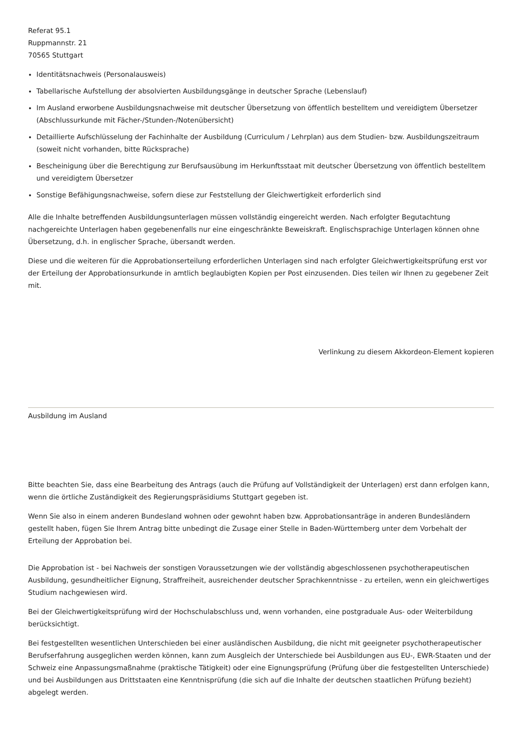Referat 95.1
Ruppmannstr. 21
70565 Stuttgart
Identitätsnachweis (Personalausweis)
Tabellarische Aufstellung der absolvierten Ausbildungsgänge in deutscher Sprache (Lebenslauf)
Im Ausland erworbene Ausbildungsnachweise mit deutscher Übersetzung von öffentlich bestelltem und vereidigtem Übersetzer (Abschlussurkunde mit Fächer-/Stunden-/Notenübersicht)
Detaillierte Aufschlüsselung der Fachinhalte der Ausbildung (Curriculum / Lehrplan) aus dem Studien- bzw. Ausbildungszeitraum (soweit nicht vorhanden, bitte Rücksprache)
Bescheinigung über die Berechtigung zur Berufsausübung im Herkunftsstaat mit deutscher Übersetzung von öffentlich bestelltem und vereidigtem Übersetzer
Sonstige Befähigungsnachweise, sofern diese zur Feststellung der Gleichwertigkeit erforderlich sind
Alle die Inhalte betreffenden Ausbildungsunterlagen müssen vollständig eingereicht werden. Nach erfolgter Begutachtung nachgereichte Unterlagen haben gegebenenfalls nur eine eingeschränkte Beweiskraft. Englischsprachige Unterlagen können ohne Übersetzung, d.h. in englischer Sprache, übersandt werden.
Diese und die weiteren für die Approbationserteilung erforderlichen Unterlagen sind nach erfolgter Gleichwertigkeitsprüfung erst vor der Erteilung der Approbationsurkunde in amtlich beglaubigten Kopien per Post einzusenden. Dies teilen wir Ihnen zu gegebener Zeit mit.
Verlinkung zu diesem Akkordeon-Element kopieren
Ausbildung im Ausland
Bitte beachten Sie, dass eine Bearbeitung des Antrags (auch die Prüfung auf Vollständigkeit der Unterlagen) erst dann erfolgen kann, wenn die örtliche Zuständigkeit des Regierungspräsidiums Stuttgart gegeben ist.
Wenn Sie also in einem anderen Bundesland wohnen oder gewohnt haben bzw. Approbationsanträge in anderen Bundesländern gestellt haben, fügen Sie Ihrem Antrag bitte unbedingt die Zusage einer Stelle in Baden-Württemberg unter dem Vorbehalt der Erteilung der Approbation bei.
Die Approbation ist - bei Nachweis der sonstigen Voraussetzungen wie der vollständig abgeschlossenen psychotherapeutischen Ausbildung, gesundheitlicher Eignung, Straffreiheit, ausreichender deutscher Sprachkenntnisse - zu erteilen, wenn ein gleichwertiges Studium nachgewiesen wird.
Bei der Gleichwertigkeitsprüfung wird der Hochschulabschluss und, wenn vorhanden, eine postgraduale Aus- oder Weiterbildung berücksichtigt.
Bei festgestellten wesentlichen Unterschieden bei einer ausländischen Ausbildung, die nicht mit geeigneter psychotherapeutischer Berufserfahrung ausgeglichen werden können, kann zum Ausgleich der Unterschiede bei Ausbildungen aus EU-, EWR-Staaten und der Schweiz eine Anpassungsmaßnahme (praktische Tätigkeit) oder eine Eignungsprüfung (Prüfung über die festgestellten Unterschiede) und bei Ausbildungen aus Drittstaaten eine Kenntnisprüfung (die sich auf die Inhalte der deutschen staatlichen Prüfung bezieht) abgelegt werden.